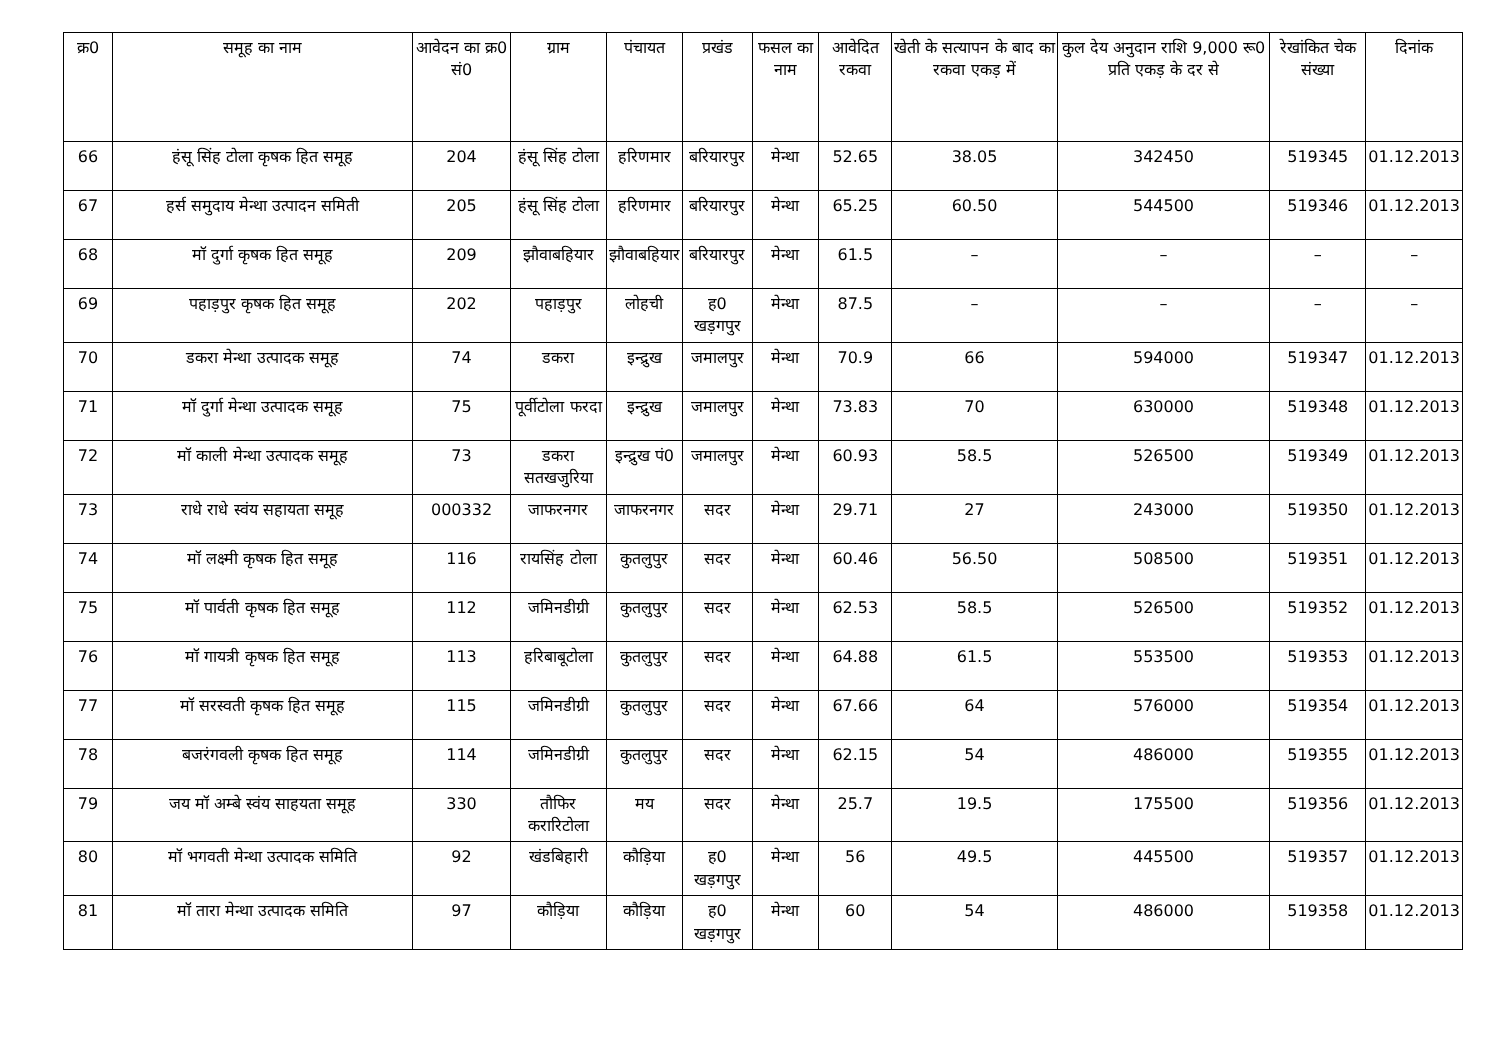| क्र0 | समूह का नाम | आवेदन का क्र0 सं0 | ग्राम | पंचायत | प्रखंड | फसल का नाम | आवेदित रकवा | खेती के सत्यापन के बाद का रकवा एकड़ में | कुल देय अनुदान राशि 9,000 रू0 प्रति एकड़ के दर से | रेखांकित चेक संख्या | दिनांक |
| --- | --- | --- | --- | --- | --- | --- | --- | --- | --- | --- | --- |
| 66 | हंसू सिंह टोला कृषक हित समूह | 204 | हंसू सिंह टोला | हरिणमार | बरियारपुर | मेन्था | 52.65 | 38.05 | 342450 | 519345 | 01.12.2013 |
| 67 | हर्स समुदाय मेन्था उत्पादन समिती | 205 | हंसू सिंह टोला | हरिणमार | बरियारपुर | मेन्था | 65.25 | 60.50 | 544500 | 519346 | 01.12.2013 |
| 68 | मॉ दुर्गा कृषक हित समूह | 209 | झौवाबहियार | झौवाबहियार | बरियारपुर | मेन्था | 61.5 | – | – | – | – |
| 69 | पहाड़पुर कृषक हित समूह | 202 | पहाड़पुर | लोहची | ह0 खड़गपुर | मेन्था | 87.5 | – | – | – | – |
| 70 | डकरा मेन्था उत्पादक समूह | 74 | डकरा | इन्द्रुख | जमालपुर | मेन्था | 70.9 | 66 | 594000 | 519347 | 01.12.2013 |
| 71 | मॉ दुर्गा मेन्था उत्पादक समूह | 75 | पूर्वीटोला फरदा | इन्द्रुख | जमालपुर | मेन्था | 73.83 | 70 | 630000 | 519348 | 01.12.2013 |
| 72 | मॉ काली मेन्था उत्पादक समूह | 73 | डकरा सतखजुरिया | इन्द्रुख पं0 | जमालपुर | मेन्था | 60.93 | 58.5 | 526500 | 519349 | 01.12.2013 |
| 73 | राधे राधे स्वंय सहायता समूह | 000332 | जाफरनगर | जाफरनगर | सदर | मेन्था | 29.71 | 27 | 243000 | 519350 | 01.12.2013 |
| 74 | मॉ लक्ष्मी कृषक हित समूह | 116 | रायसिंह टोला | कुतलुपुर | सदर | मेन्था | 60.46 | 56.50 | 508500 | 519351 | 01.12.2013 |
| 75 | मॉ पार्वती कृषक हित समूह | 112 | जमिनडीग्री | कुतलुपुर | सदर | मेन्था | 62.53 | 58.5 | 526500 | 519352 | 01.12.2013 |
| 76 | मॉ गायत्री कृषक हित समूह | 113 | हरिबाबूटोला | कुतलुपुर | सदर | मेन्था | 64.88 | 61.5 | 553500 | 519353 | 01.12.2013 |
| 77 | मॉ सरस्वती कृषक हित समूह | 115 | जमिनडीग्री | कुतलुपुर | सदर | मेन्था | 67.66 | 64 | 576000 | 519354 | 01.12.2013 |
| 78 | बजरंगवली कृषक हित समूह | 114 | जमिनडीग्री | कुतलुपुर | सदर | मेन्था | 62.15 | 54 | 486000 | 519355 | 01.12.2013 |
| 79 | जय मॉ अम्बे स्वंय साहयता समूह | 330 | तौफिर करारिटोला | मय | सदर | मेन्था | 25.7 | 19.5 | 175500 | 519356 | 01.12.2013 |
| 80 | मॉ भगवती मेन्था उत्पादक समिति | 92 | खंडबिहारी | कौड़िया | ह0 खड़गपुर | मेन्था | 56 | 49.5 | 445500 | 519357 | 01.12.2013 |
| 81 | मॉ तारा मेन्था उत्पादक समिति | 97 | कौड़िया | कौड़िया | ह0 खड़गपुर | मेन्था | 60 | 54 | 486000 | 519358 | 01.12.2013 |